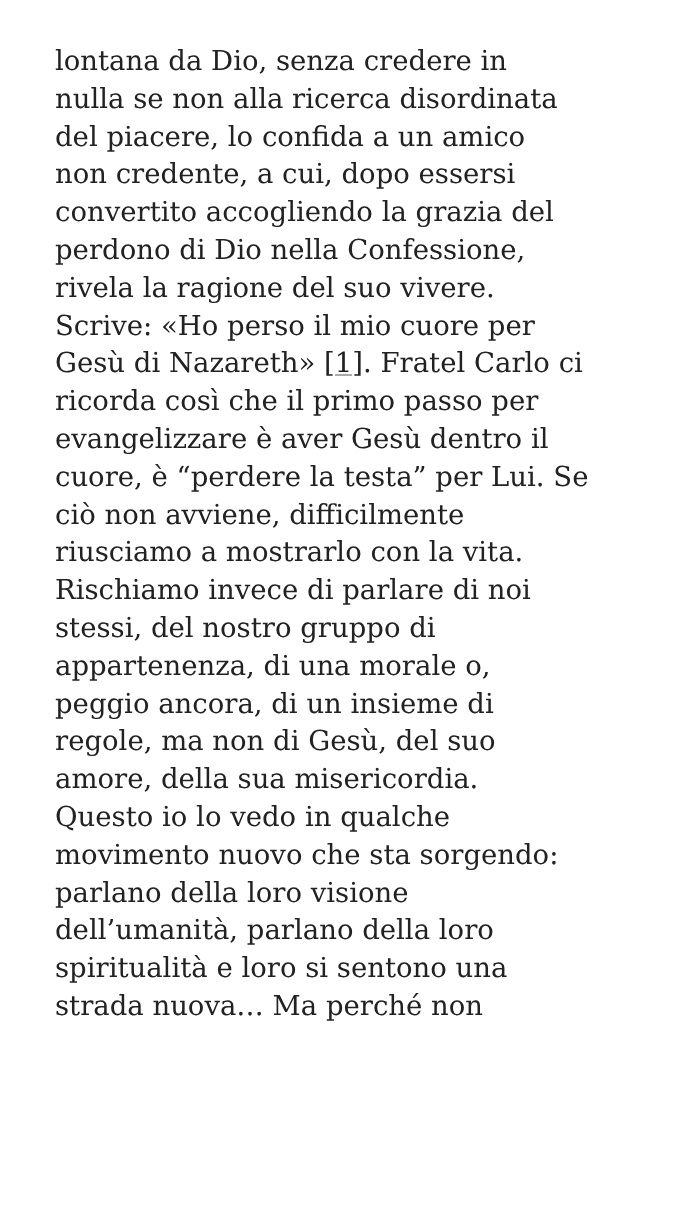lontana da Dio, senza credere in nulla se non alla ricerca disordinata del piacere, lo confida a un amico non credente, a cui, dopo essersi convertito accogliendo la grazia del perdono di Dio nella Confessione, rivela la ragione del suo vivere. Scrive: «Ho perso il mio cuore per Gesù di Nazareth» [1]. Fratel Carlo ci ricorda così che il primo passo per evangelizzare è aver Gesù dentro il cuore, è “perdere la testa” per Lui. Se ciò non avviene, difficilmente riusciamo a mostrarlo con la vita. Rischiamo invece di parlare di noi stessi, del nostro gruppo di appartenenza, di una morale o, peggio ancora, di un insieme di regole, ma non di Gesù, del suo amore, della sua misericordia. Questo io lo vedo in qualche movimento nuovo che sta sorgendo: parlano della loro visione dell’umanità, parlano della loro spiritualità e loro si sentono una strada nuova… Ma perché non